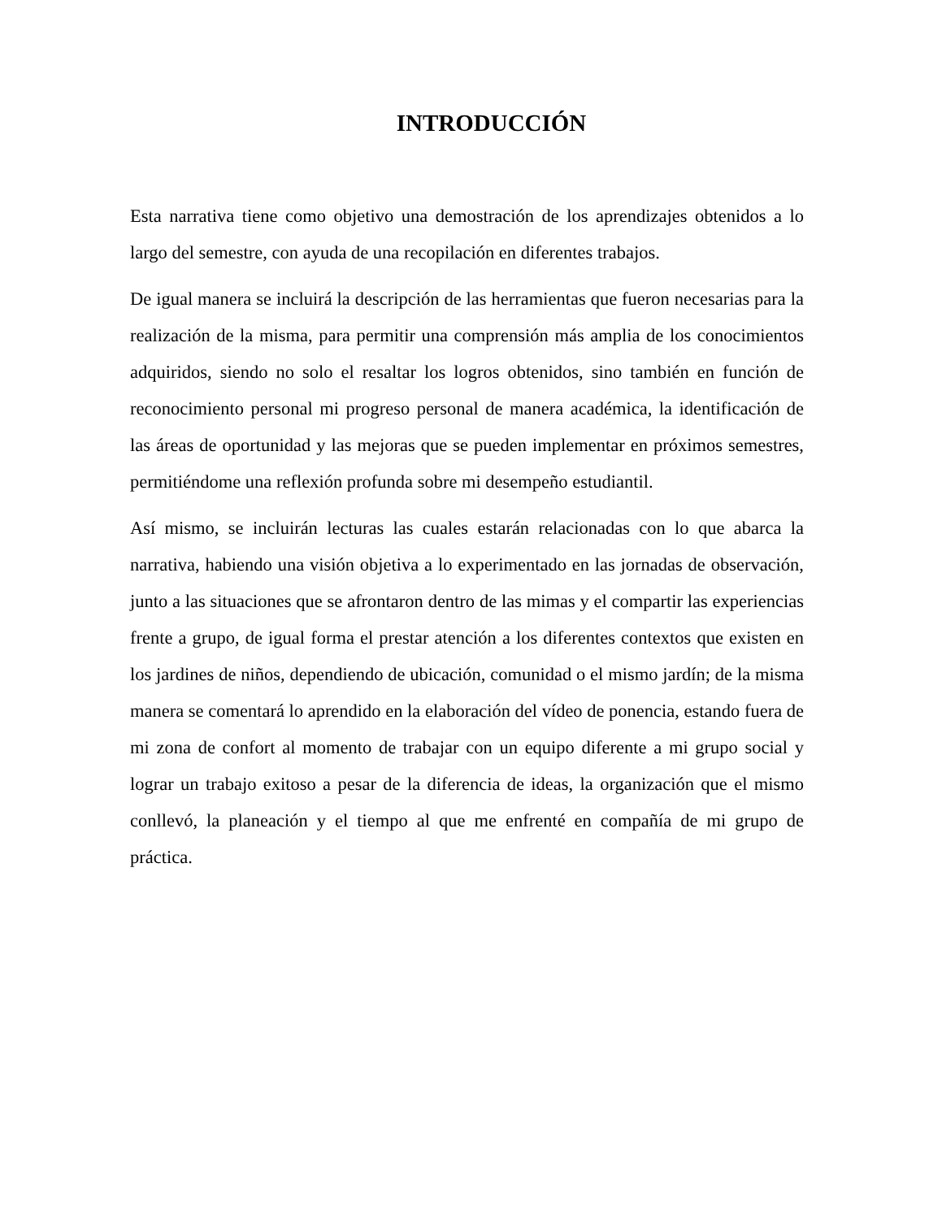INTRODUCCIÓN
Esta narrativa tiene como objetivo una demostración de los aprendizajes obtenidos a lo largo del semestre, con ayuda de una recopilación en diferentes trabajos.
De igual manera se incluirá la descripción de las herramientas que fueron necesarias para la realización de la misma, para permitir una comprensión más amplia de los conocimientos adquiridos, siendo no solo el resaltar los logros obtenidos, sino también en función de reconocimiento personal mi progreso personal de manera académica, la identificación de las áreas de oportunidad y las mejoras que se pueden implementar en próximos semestres, permitiéndome una reflexión profunda sobre mi desempeño estudiantil.
Así mismo, se incluirán lecturas las cuales estarán relacionadas con lo que abarca la narrativa, habiendo una visión objetiva a lo experimentado en las jornadas de observación, junto a las situaciones que se afrontaron dentro de las mimas y el compartir las experiencias frente a grupo, de igual forma el prestar atención a los diferentes contextos que existen en los jardines de niños, dependiendo de ubicación, comunidad o el mismo jardín; de la misma manera se comentará lo aprendido en la elaboración del vídeo de ponencia, estando fuera de mi zona de confort al momento de trabajar con un equipo diferente a mi grupo social y lograr un trabajo exitoso a pesar de la diferencia de ideas, la organización que el mismo conllevó, la planeación y el tiempo al que me enfrenté en compañía de mi grupo de práctica.